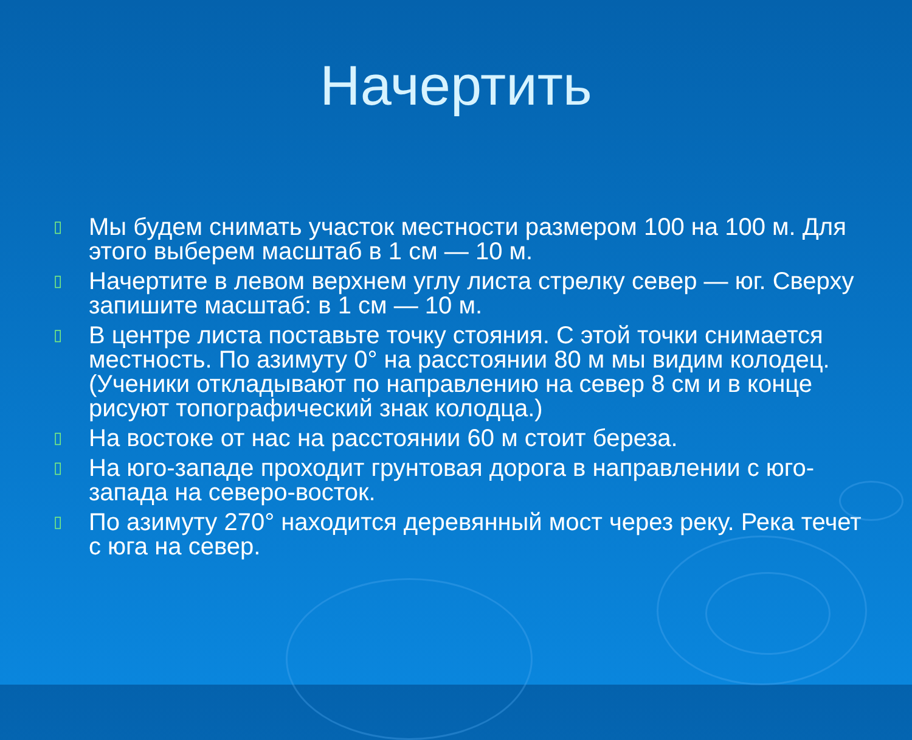Начертить
▯ Мы будем снимать участок местности размером 100 на 100 м. Для этого выберем масштаб в 1 см — 10 м.
▯ Начертите в левом верхнем углу листа стрелку север — юг. Сверху запишите масштаб: в 1 см — 10 м.
▯ В центре листа поставьте точку стояния. С этой точки снимается местность. По азимуту 0° на расстоянии 80 м мы видим колодец. (Ученики откладывают по направлению на север 8 см и в конце рисуют топографический знак колодца.)
▯ На востоке от нас на расстоянии 60 м стоит береза.
▯ На юго-западе проходит грунтовая дорога в направлении с юго-запада на северо-восток.
▯ По азимуту 270° находится деревянный мост через реку. Река течет с юга на север.